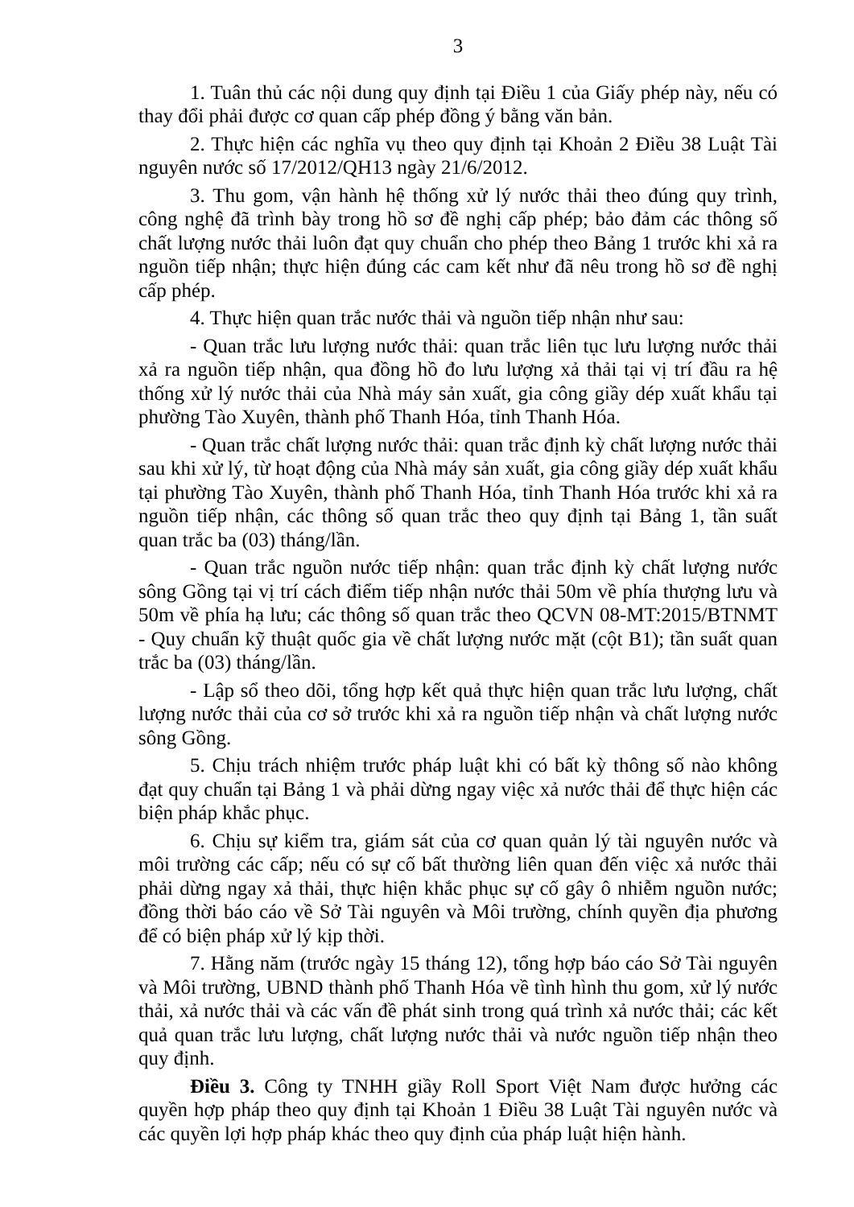3
1. Tuân thủ các nội dung quy định tại Điều 1 của Giấy phép này, nếu có thay đổi phải được cơ quan cấp phép đồng ý bằng văn bản.
2. Thực hiện các nghĩa vụ theo quy định tại Khoản 2 Điều 38 Luật Tài nguyên nước số 17/2012/QH13 ngày 21/6/2012.
3. Thu gom, vận hành hệ thống xử lý nước thải theo đúng quy trình, công nghệ đã trình bày trong hồ sơ đề nghị cấp phép; bảo đảm các thông số chất lượng nước thải luôn đạt quy chuẩn cho phép theo Bảng 1 trước khi xả ra nguồn tiếp nhận; thực hiện đúng các cam kết như đã nêu trong hồ sơ đề nghị cấp phép.
4. Thực hiện quan trắc nước thải và nguồn tiếp nhận như sau:
- Quan trắc lưu lượng nước thải: quan trắc liên tục lưu lượng nước thải xả ra nguồn tiếp nhận, qua đồng hồ đo lưu lượng xả thải tại vị trí đầu ra hệ thống xử lý nước thải của Nhà máy sản xuất, gia công giầy dép xuất khẩu tại phường Tào Xuyên, thành phố Thanh Hóa, tỉnh Thanh Hóa.
- Quan trắc chất lượng nước thải: quan trắc định kỳ chất lượng nước thải sau khi xử lý, từ hoạt động của Nhà máy sản xuất, gia công giầy dép xuất khẩu tại phường Tào Xuyên, thành phố Thanh Hóa, tỉnh Thanh Hóa trước khi xả ra nguồn tiếp nhận, các thông số quan trắc theo quy định tại Bảng 1, tần suất quan trắc ba (03) tháng/lần.
- Quan trắc nguồn nước tiếp nhận: quan trắc định kỳ chất lượng nước sông Gồng tại vị trí cách điểm tiếp nhận nước thải 50m về phía thượng lưu và 50m về phía hạ lưu; các thông số quan trắc theo QCVN 08-MT:2015/BTNMT - Quy chuẩn kỹ thuật quốc gia về chất lượng nước mặt (cột B1); tần suất quan trắc ba (03) tháng/lần.
- Lập sổ theo dõi, tổng hợp kết quả thực hiện quan trắc lưu lượng, chất lượng nước thải của cơ sở trước khi xả ra nguồn tiếp nhận và chất lượng nước sông Gồng.
5. Chịu trách nhiệm trước pháp luật khi có bất kỳ thông số nào không đạt quy chuẩn tại Bảng 1 và phải dừng ngay việc xả nước thải để thực hiện các biện pháp khắc phục.
6. Chịu sự kiểm tra, giám sát của cơ quan quản lý tài nguyên nước và môi trường các cấp; nếu có sự cố bất thường liên quan đến việc xả nước thải phải dừng ngay xả thải, thực hiện khắc phục sự cố gây ô nhiễm nguồn nước; đồng thời báo cáo về Sở Tài nguyên và Môi trường, chính quyền địa phương để có biện pháp xử lý kịp thời.
7. Hằng năm (trước ngày 15 tháng 12), tổng hợp báo cáo Sở Tài nguyên và Môi trường, UBND thành phố Thanh Hóa về tình hình thu gom, xử lý nước thải, xả nước thải và các vấn đề phát sinh trong quá trình xả nước thải; các kết quả quan trắc lưu lượng, chất lượng nước thải và nước nguồn tiếp nhận theo quy định.
Điều 3. Công ty TNHH giầy Roll Sport Việt Nam được hưởng các quyền hợp pháp theo quy định tại Khoản 1 Điều 38 Luật Tài nguyên nước và các quyền lợi hợp pháp khác theo quy định của pháp luật hiện hành.